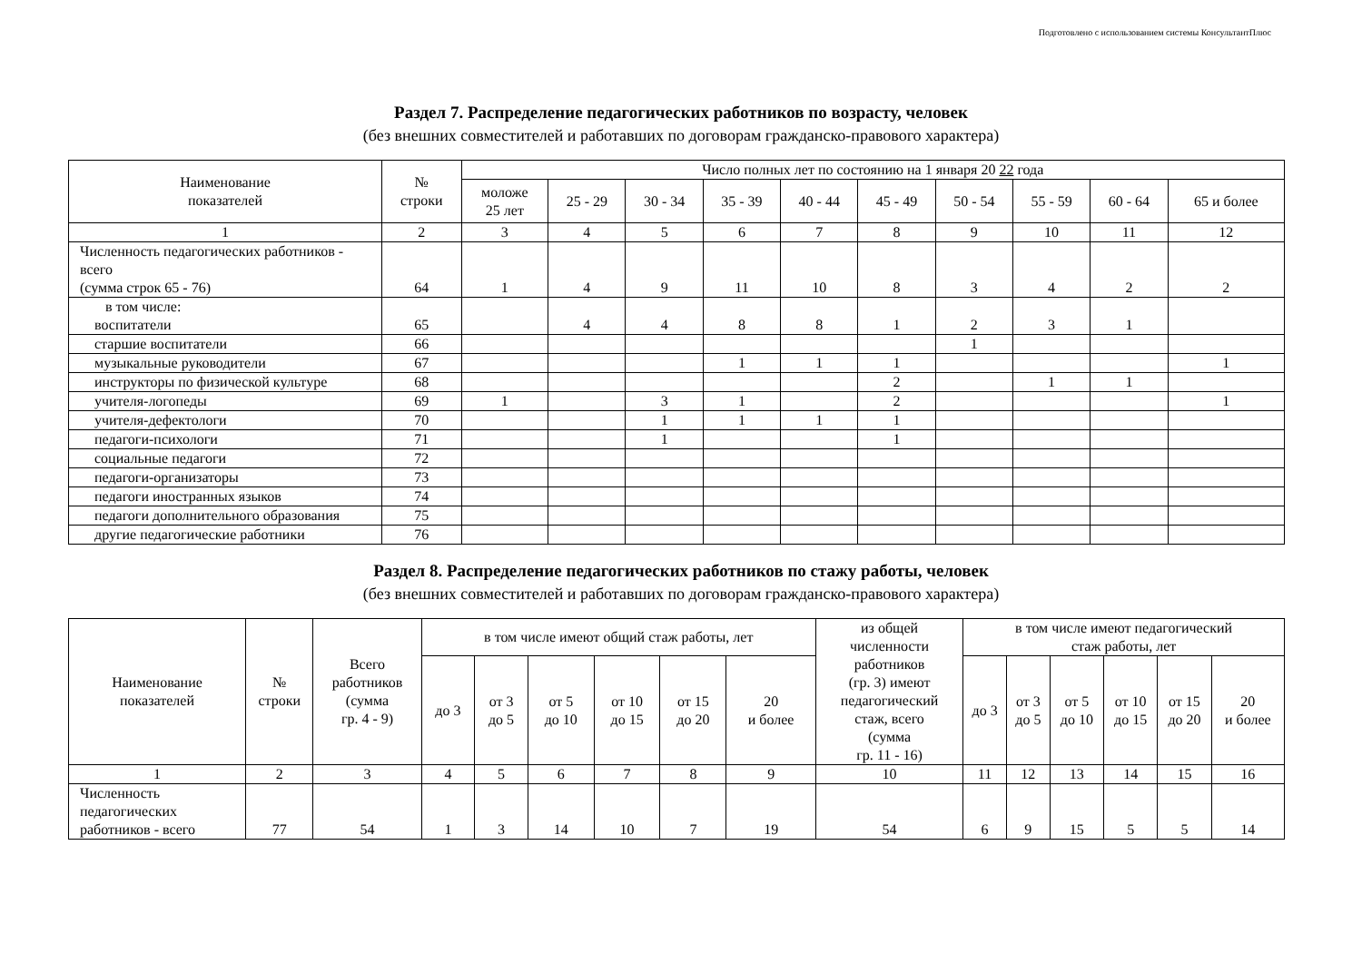Подготовлено с использованием системы КонсультантПлюс
Раздел 7. Распределение педагогических работников по возрасту, человек
(без внешних совместителей и работавших по договорам гражданско-правового характера)
| Наименование показателей | № строки | Число полных лет по состоянию на 1 января 20 22 года | | | | | | | | | |
| --- | --- | --- | --- | --- | --- | --- | --- | --- | --- | --- | --- |
| | | моложе 25 лет | 25 - 29 | 30 - 34 | 35 - 39 | 40 - 44 | 45 - 49 | 50 - 54 | 55 - 59 | 60 - 64 | 65 и более |
| 1 | 2 | 3 | 4 | 5 | 6 | 7 | 8 | 9 | 10 | 11 | 12 |
| Численность педагогических работников - всего (сумма строк 65 - 76) | 64 | 1 | 4 | 9 | 11 | 10 | 8 | 3 | 4 | 2 | 2 |
| в том числе: воспитатели | 65 | | 4 | 4 | 8 | 8 | 1 | 2 | 3 | 1 | |
| старшие воспитатели | 66 | | | | | | | 1 | | | |
| музыкальные руководители | 67 | | | | 1 | 1 | 1 | | | | 1 |
| инструкторы по физической культуре | 68 | | | | | | 2 | | 1 | 1 | |
| учителя-логопеды | 69 | 1 | | 3 | 1 | | 2 | | | | 1 |
| учителя-дефектологи | 70 | | | 1 | 1 | 1 | 1 | | | | |
| педагоги-психологи | 71 | | | 1 | | | 1 | | | | |
| социальные педагоги | 72 | | | | | | | | | | |
| педагоги-организаторы | 73 | | | | | | | | | | |
| педагоги иностранных языков | 74 | | | | | | | | | | |
| педагоги дополнительного образования | 75 | | | | | | | | | | |
| другие педагогические работники | 76 | | | | | | | | | | |
Раздел 8. Распределение педагогических работников по стажу работы, человек
(без внешних совместителей и работавших по договорам гражданско-правового характера)
| Наименование показателей | № строки | Всего работников (сумма гр. 4 - 9) | в том числе имеют общий стаж работы, лет | | | | | | из общей численности работников (гр. 3) имеют педагогический стаж, всего (сумма гр. 11 - 16) | в том числе имеют педагогический стаж работы, лет | | | | | |
| --- | --- | --- | --- | --- | --- | --- | --- | --- | --- | --- | --- | --- | --- | --- | --- |
| | | | до 3 | от 3 до 5 | от 5 до 10 | от 10 до 15 | от 15 до 20 | 20 и более | | до 3 | от 3 до 5 | от 5 до 10 | от 10 до 15 | от 15 до 20 | 20 и более |
| 1 | 2 | 3 | 4 | 5 | 6 | 7 | 8 | 9 | 10 | 11 | 12 | 13 | 14 | 15 | 16 |
| Численность педагогических работников - всего | 77 | 54 | 1 | 3 | 14 | 10 | 7 | 19 | 54 | 6 | 9 | 15 | 5 | 5 | 14 |